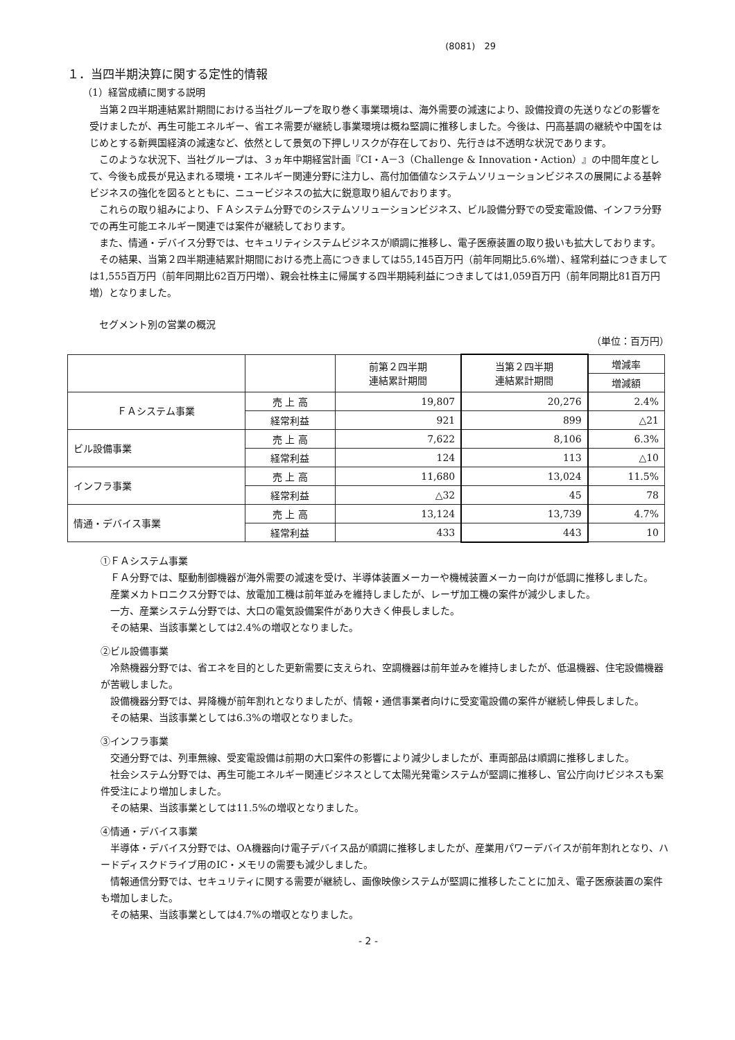(8081)　29
１．当四半期決算に関する定性的情報
（1）経営成績に関する説明
当第２四半期連結累計期間における当社グループを取り巻く事業環境は、海外需要の減速により、設備投資の先送りなどの影響を受けましたが、再生可能エネルギー、省エネ需要が継続し事業環境は概ね堅調に推移しました。今後は、円高基調の継続や中国をはじめとする新興国経済の減速など、依然として景気の下押しリスクが存在しており、先行きは不透明な状況であります。
このような状況下、当社グループは、３ヵ年中期経営計画『CI・A－3（Challenge & Innovation・Action）』の中間年度として、今後も成長が見込まれる環境・エネルギー関連分野に注力し、高付加価値なシステムソリューションビジネスの展開による基幹ビジネスの強化を図るとともに、ニュービジネスの拡大に鋭意取り組んでおります。
これらの取り組みにより、ＦＡシステム分野でのシステムソリューションビジネス、ビル設備分野での受変電設備、インフラ分野での再生可能エネルギー関連では案件が継続しております。
また、情通・デバイス分野では、セキュリティシステムビジネスが順調に推移し、電子医療装置の取り扱いも拡大しております。
その結果、当第２四半期連結累計期間における売上高につきましては55,145百万円（前年同期比5.6%増）、経常利益につきましては1,555百万円（前年同期比62百万円増）、親会社株主に帰属する四半期純利益につきましては1,059百万円（前年同期比81百万円増）となりました。
セグメント別の営業の概況
（単位：百万円）
| | | 前第２四半期 連結累計期間 | 当第２四半期 連結累計期間 | 増減率 |
| --- | --- | --- | --- | --- |
| | | | | 増減額 |
| ＦＡシステム事業 | 売 上 高 | 19,807 | 20,276 | 2.4% |
| | 経常利益 | 921 | 899 | △21 |
| ビル設備事業 | 売 上 高 | 7,622 | 8,106 | 6.3% |
| | 経常利益 | 124 | 113 | △10 |
| インフラ事業 | 売 上 高 | 11,680 | 13,024 | 11.5% |
| | 経常利益 | △32 | 45 | 78 |
| 情通・デバイス事業 | 売 上 高 | 13,124 | 13,739 | 4.7% |
| | 経常利益 | 433 | 443 | 10 |
①ＦＡシステム事業
ＦＡ分野では、駆動制御機器が海外需要の減速を受け、半導体装置メーカーや機械装置メーカー向けが低調に推移しました。
産業メカトロニクス分野では、放電加工機は前年並みを維持しましたが、レーザ加工機の案件が減少しました。
一方、産業システム分野では、大口の電気設備案件があり大きく伸長しました。
その結果、当該事業としては2.4%の増収となりました。
②ビル設備事業
冷熱機器分野では、省エネを目的とした更新需要に支えられ、空調機器は前年並みを維持しましたが、低温機器、住宅設備機器が苦戦しました。
設備機器分野では、昇降機が前年割れとなりましたが、情報・通信事業者向けに受変電設備の案件が継続し伸長しました。
その結果、当該事業としては6.3%の増収となりました。
③インフラ事業
交通分野では、列車無線、受変電設備は前期の大口案件の影響により減少しましたが、車両部品は順調に推移しました。
社会システム分野では、再生可能エネルギー関連ビジネスとして太陽光発電システムが堅調に推移し、官公庁向けビジネスも案件受注により増加しました。
その結果、当該事業としては11.5%の増収となりました。
④情通・デバイス事業
半導体・デバイス分野では、OA機器向け電子デバイス品が順調に推移しましたが、産業用パワーデバイスが前年割れとなり、ハードディスクドライブ用のIC・メモリの需要も減少しました。
情報通信分野では、セキュリティに関する需要が継続し、画像映像システムが堅調に推移したことに加え、電子医療装置の案件も増加しました。
その結果、当該事業としては4.7%の増収となりました。
- 2 -